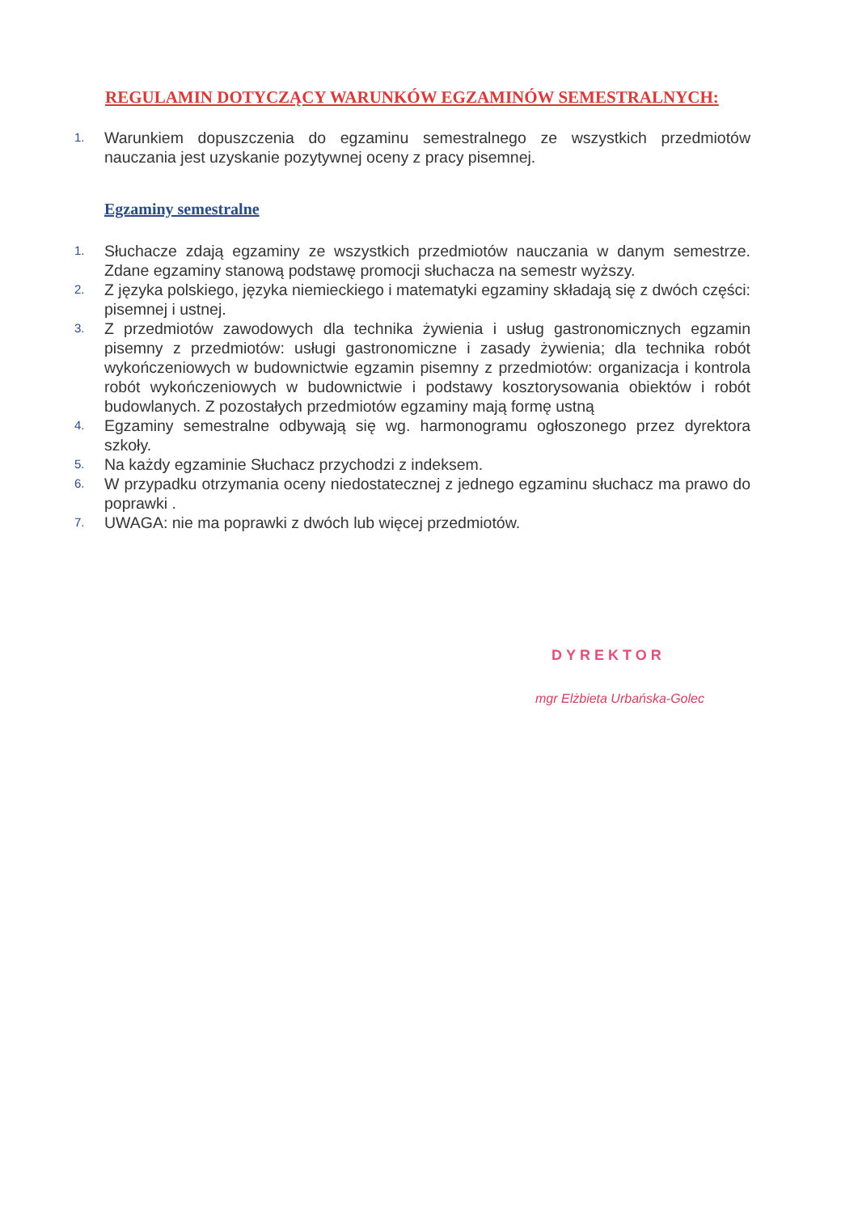REGULAMIN DOTYCZĄCY WARUNKÓW EGZAMINÓW SEMESTRALNYCH:
1. Warunkiem dopuszczenia do egzaminu semestralnego ze wszystkich przedmiotów nauczania jest uzyskanie pozytywnej oceny z pracy pisemnej.
Egzaminy semestralne
1. Słuchacze zdają egzaminy ze wszystkich przedmiotów nauczania w danym semestrze. Zdane egzaminy stanową podstawę promocji słuchacza na semestr wyższy.
2. Z języka polskiego, języka niemieckiego i matematyki egzaminy składają się z dwóch części: pisemnej i ustnej.
3. Z przedmiotów zawodowych dla technika żywienia i usług gastronomicznych egzamin pisemny z przedmiotów: usługi gastronomiczne i zasady żywienia; dla technika robót wykończeniowych w budownictwie egzamin pisemny z przedmiotów: organizacja i kontrola robót wykończeniowych w budownictwie i podstawy kosztorysowania obiektów i robót budowlanych. Z pozostałych przedmiotów egzaminy mają formę ustną
4. Egzaminy semestralne odbywają się wg. harmonogramu ogłoszonego przez dyrektora szkoły.
5. Na każdy egzaminie Słuchacz przychodzi z indeksem.
6. W przypadku otrzymania oceny niedostatecznej z jednego egzaminu słuchacz ma prawo do poprawki .
7. UWAGA: nie ma poprawki z dwóch lub więcej przedmiotów.
DYREKTOR
mgr Elżbieta Urbańska-Golec